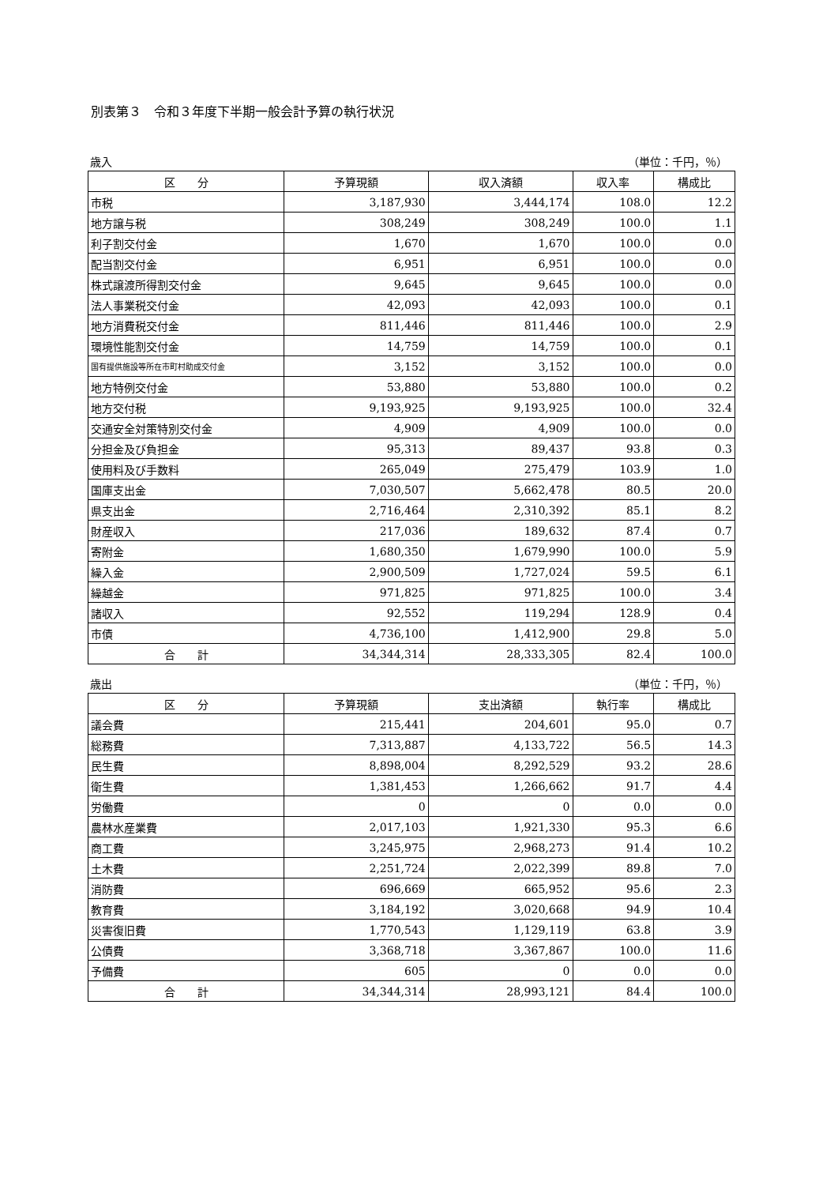別表第３　令和３年度下半期一般会計予算の執行状況
歳入 （単位：千円，％）
| 区 分 | 予算現額 | 収入済額 | 収入率 | 構成比 |
| --- | --- | --- | --- | --- |
| 市税 | 3,187,930 | 3,444,174 | 108.0 | 12.2 |
| 地方譲与税 | 308,249 | 308,249 | 100.0 | 1.1 |
| 利子割交付金 | 1,670 | 1,670 | 100.0 | 0.0 |
| 配当割交付金 | 6,951 | 6,951 | 100.0 | 0.0 |
| 株式譲渡所得割交付金 | 9,645 | 9,645 | 100.0 | 0.0 |
| 法人事業税交付金 | 42,093 | 42,093 | 100.0 | 0.1 |
| 地方消費税交付金 | 811,446 | 811,446 | 100.0 | 2.9 |
| 環境性能割交付金 | 14,759 | 14,759 | 100.0 | 0.1 |
| 国有提供施設等所在市町村助成交付金 | 3,152 | 3,152 | 100.0 | 0.0 |
| 地方特例交付金 | 53,880 | 53,880 | 100.0 | 0.2 |
| 地方交付税 | 9,193,925 | 9,193,925 | 100.0 | 32.4 |
| 交通安全対策特別交付金 | 4,909 | 4,909 | 100.0 | 0.0 |
| 分担金及び負担金 | 95,313 | 89,437 | 93.8 | 0.3 |
| 使用料及び手数料 | 265,049 | 275,479 | 103.9 | 1.0 |
| 国庫支出金 | 7,030,507 | 5,662,478 | 80.5 | 20.0 |
| 県支出金 | 2,716,464 | 2,310,392 | 85.1 | 8.2 |
| 財産収入 | 217,036 | 189,632 | 87.4 | 0.7 |
| 寄附金 | 1,680,350 | 1,679,990 | 100.0 | 5.9 |
| 繰入金 | 2,900,509 | 1,727,024 | 59.5 | 6.1 |
| 繰越金 | 971,825 | 971,825 | 100.0 | 3.4 |
| 諸収入 | 92,552 | 119,294 | 128.9 | 0.4 |
| 市債 | 4,736,100 | 1,412,900 | 29.8 | 5.0 |
| 合 計 | 34,344,314 | 28,333,305 | 82.4 | 100.0 |
歳出 （単位：千円，％）
| 区 分 | 予算現額 | 支出済額 | 執行率 | 構成比 |
| --- | --- | --- | --- | --- |
| 議会費 | 215,441 | 204,601 | 95.0 | 0.7 |
| 総務費 | 7,313,887 | 4,133,722 | 56.5 | 14.3 |
| 民生費 | 8,898,004 | 8,292,529 | 93.2 | 28.6 |
| 衛生費 | 1,381,453 | 1,266,662 | 91.7 | 4.4 |
| 労働費 | 0 | 0 | 0.0 | 0.0 |
| 農林水産業費 | 2,017,103 | 1,921,330 | 95.3 | 6.6 |
| 商工費 | 3,245,975 | 2,968,273 | 91.4 | 10.2 |
| 土木費 | 2,251,724 | 2,022,399 | 89.8 | 7.0 |
| 消防費 | 696,669 | 665,952 | 95.6 | 2.3 |
| 教育費 | 3,184,192 | 3,020,668 | 94.9 | 10.4 |
| 災害復旧費 | 1,770,543 | 1,129,119 | 63.8 | 3.9 |
| 公債費 | 3,368,718 | 3,367,867 | 100.0 | 11.6 |
| 予備費 | 605 | 0 | 0.0 | 0.0 |
| 合 計 | 34,344,314 | 28,993,121 | 84.4 | 100.0 |